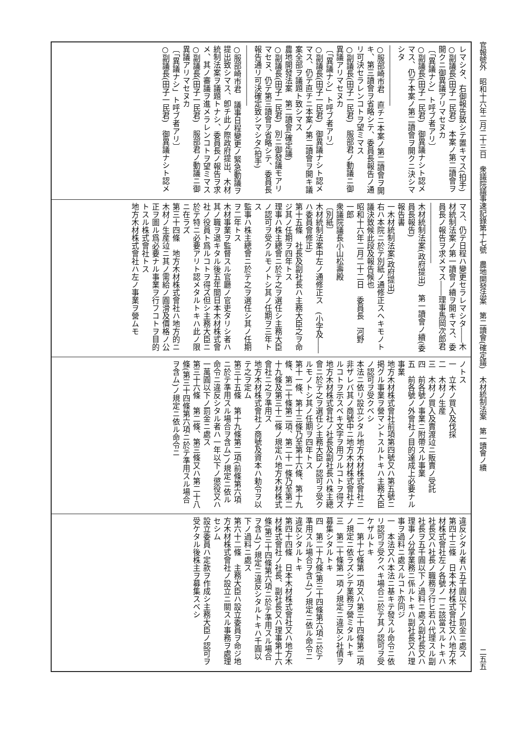官報號外　昭和十六年二月二十三日　衆議院議事速記錄第十七號　農地開發法案　第二讀會(確定議)　木材統制法案　第一讀會ノ續 二五五
レマシタ、右御報告致シテ置キマス(拍手)
○副議長(田子一民君)　本案ノ第二讀會ヲ開クニ御異議アリマセヌカ
〔「異議ナシ」ト呼ブ者アリ〕
○副議長(田子一民君)　御異議ナシト認メマス、仍テ本案ノ第二讀會ヲ開クニ決シマシタ
――――――――
○服部崎市君　直チニ本案ノ第二讀會ヲ開キ、第三讀會ヲ省略シテ、委員長報告ノ通リ可決セラレンコトヲ望ミマス
○副議長(田子一民君)　服部君ノ動議ニ御異議アリマセヌカ
〔「異議ナシ」ト呼ブ者アリ〕
○副議長(田子一民君)　御異議ナシト認メマス、仍テ直チニ本案ノ第二讀會ヲ開キ議案全部ヲ議題ト致シマス
農地開發法案　第二讀會(確定議)
○副議長(田子一民君)　別ニ御發議モアリマセヌ、仍テ第三讀會ヲ省略シテ、委員長報告通リ可決確定致シマシタ(拍手)
――――――――
○服部崎市君　議事日程變更ノ緊急動議ヲ提出致シマス、卽チ此ノ際政府提出、木材統制法案ヲ議題トナシ、委員長ノ報告ヲ求メ、其ノ審議ヲ進メラレンコトヲ望ミマス
○副議長(田子一民君)　服部君ノ動議ニ御異議アリマセヌカ
〔「異議ナシ」ト呼ブ者アリ〕
○副議長(田子一民君)　御異議ナシト認メ
マス、仍テ日程ハ變更セラレマシタ――木材統制法案ノ第一讀會ノ續ヲ開キマス、委員長ノ報告ヲ求メマス――理事馬岡次郎君
――――――――
木材統制法案(政府提出)　第一讀會ノ續(委員長報告)
報告書
一木材統制法案(政府提出)
右ハ本院ニ於テ別紙ノ通修正スヘキモノト議決致候此段及報告候也
昭和十六年二月二十二日　委員長　河野　一郎
衆議院議長小山松壽殿
〔別紙〕
木材統制法案中左ノ通修正ス　(小字及――ハ委員會修正)
第十五條　社長及副社長ハ主務大臣之ヲ命ジ其ノ任期ヲ四年トス
理事ハ株主總會ニ於テ之ヲ選任シ主務大臣ノ認可ヲ受クルモノトシ其ノ任期ヲ三年トス
監事ハ株主總會ニ於テ之ヲ選任シ其ノ任期ヲ二年トス
木材事業ヲ監督スル官廳ノ官吏タリシ者ハ其ノ職ヲ退キタル後五年間日本木材株式會社ノ役員ト爲ルコトヲ得ズ但シ主務大臣ニ於テ特ニ必要アリト認メタルトキハ此ノ限ニ在ラズ
第三十四條　地方木材株式會社ハ地方的ニ木材ノ生産竝ニ其ノ需給ノ圓滑及價格ノ公正ヲ圖ル爲必要ナル事業ヲ行フコトヲ目的トスル株式會社トス
地方木材株式會社ハ左ノ事業ヲ營ムモ
ノトス
一　立木ノ買入及伐採
二　木材ノ生産
三　木材ノ買入及賣渡竝ニ販賣ノ受託
四　前各號ノ事業ニ附帶スル事業
五　前各號ノ外會社ノ目的達成上必要ナル事業
地方木材株式會社前項第四號又ハ第五號ニ掲グル事業ヲ營マントスルトキハ主務大臣ノ認可ヲ受クベシ
本法ニ依リ設立シタル地方木材株式會社ニ非ザレバ其ノ商號中ニ地方木材株式會社ナルコトヲ示スベキ文字ヲ用フルコトヲ得ズ
地方木材株式會社ノ社長及副社長ハ株主總會ニ於テ之ヲ選任シ主務大臣ノ認可ヲ受クルモノトシ其ノ任期ヲ四年トス
第十一條、第十三條乃至第十六條、第十九條、第二十條第二項、第二十一條乃至第二十九條及第三十二條ノ規定ハ地方木材株式會社ニ之ヲ準用ス
地方木材株式會社ノ商號及資本ハ勅令ヲ以テ之ヲ定ム
第三十五條　第十九條第二項(前條第六項ニ於テ準用スル場合ヲ含ム)ノ規定ニ依ル命令ニ違反シタル者ハ一年以下ノ懲役又ハ一萬圓以下ノ罰金ニ處ス
第三十六條　第二條、第三條又ハ第二十八條(第三十四條第六項ニ於テ準用スル場合ヲ含ム)ノ規定ニ依ル命令ニ
違反シタル者ハ五千圓以下ノ罰金ニ處ス
第四十三條　日本木材株式會社又ハ地方木材株式會社左ノ各號ノ一ニ該當スルトキハ社長又ハ社長ノ職務ヲ行ヒ若ハ代理スル副社長ヲ五千圓以下ノ過料ニ處ス副社長又ハ理事ノ分掌業務ニ係ルトキハ副社長又ハ理事ヲ過料ニ處スルコト亦同ジ
一　本法又ハ本法ニ基キテ發スル命令ニ依リ認可ヲ受クベキ場合ニ於テ其ノ認可ヲ受ケザルトキ
二　第十七條第一項又ハ第三十四條第二項ノ規定ニ依ラズシテ業務ヲ營ミタルトキ
三　第二十條第一項ノ規定ニ違反シ社債ヲ募集シタルトキ
四　第二十九條(第三十四條第六項ニ於テ準用スル場合ヲ含ム)ノ規定ニ依ル命令ニ違反シタルトキ
第四十四條　日本木材株式會社又ハ地方木材株式會社ノ社長、副社長又ハ理事第十六條(第三十四條第六項ニ於テ準用スル場合ヲ含ム)ノ規定ニ違反シタルトキハ千圓以下ノ過料ニ處ス
第六十二條　主務大臣ハ設立委員ヲ命ジ地方木材株式會社ノ設立ニ關スル事務ヲ處理セシム
設立委員ハ定款ヲ作成シ主務大臣ノ認可ヲ受ケタル後株主ヲ募集スベシ